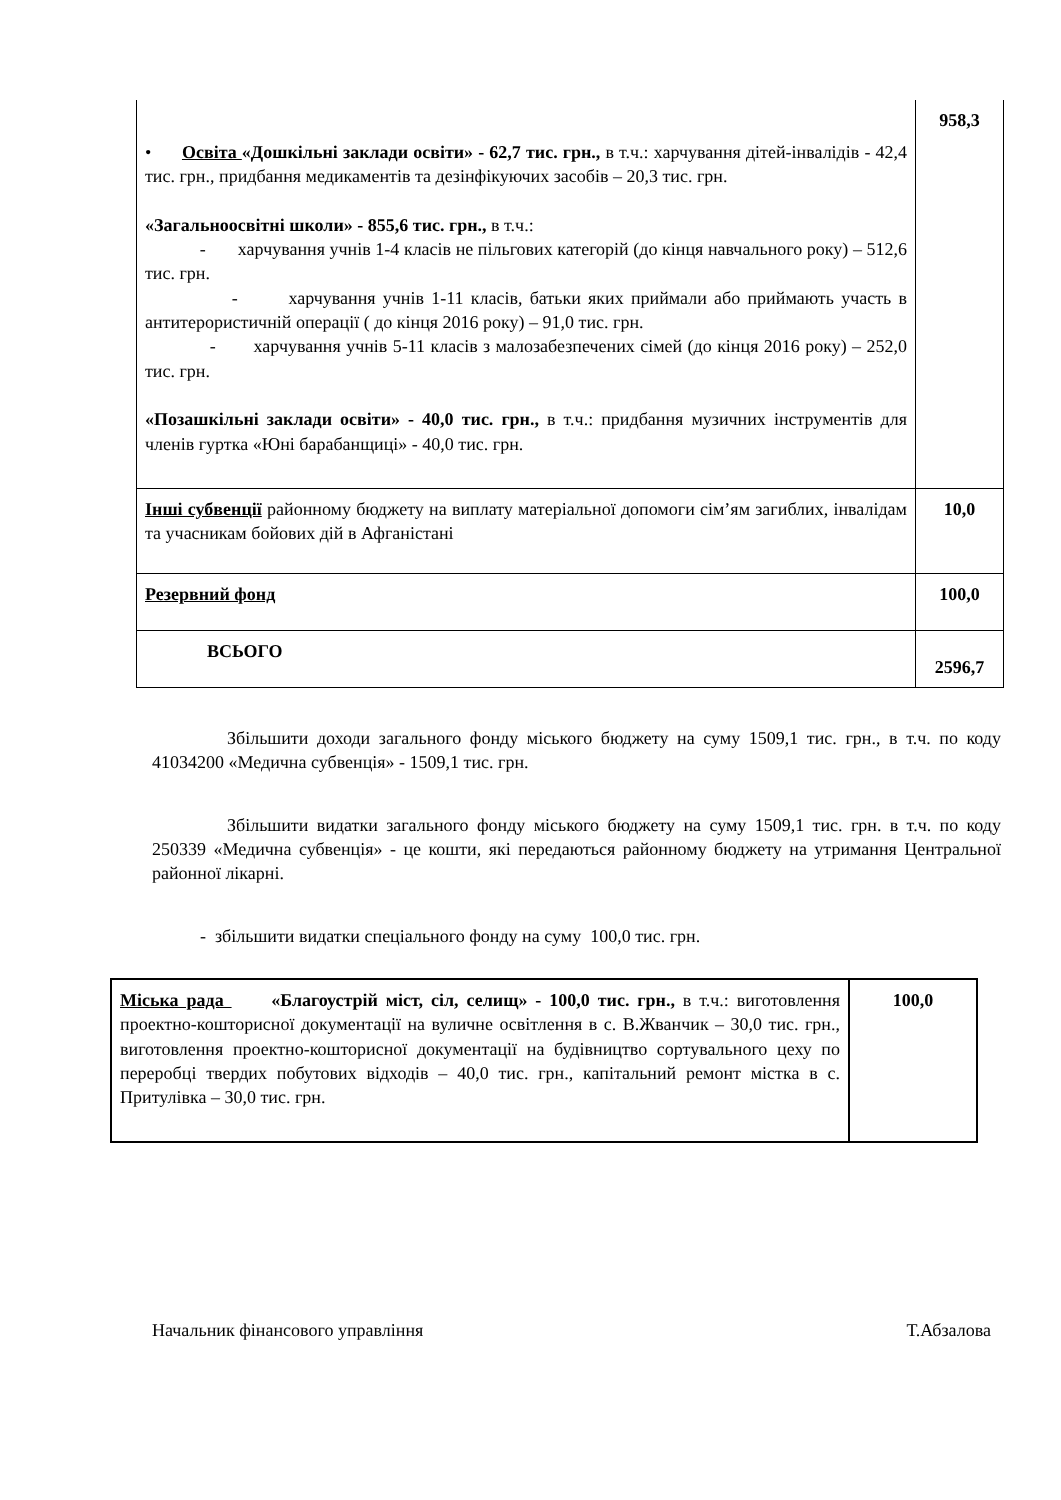| • Освіта «Дошкільні заклади освіти» - 62,7 тис. грн., в т.ч.: харчування дітей-інвалідів - 42,4 тис. грн., придбання медикаментів та дезінфікуючих засобів – 20,3 тис. грн. «Загальноосвітні школи» - 855,6 тис. грн., в т.ч.: - харчування учнів 1-4 класів не пільгових категорій (до кінця навчального року) – 512,6 тис. грн. - харчування учнів 1-11 класів, батьки яких приймали або приймають участь в антитерористичній операції ( до кінця 2016 року) – 91,0 тис. грн. - харчування учнів 5-11 класів з малозабезпечених сімей (до кінця 2016 року) – 252,0 тис. грн. «Позашкільні заклади освіти» - 40,0 тис. грн., в т.ч.: придбання музичних інструментів для членів гуртка «Юні барабанщиці» - 40,0 тис. грн. | 958,3 |
| Інші субвенції районному бюджету на виплату матеріальної допомоги сім’ям загиблих, інвалідам та учасникам бойових дій в Афганістані | 10,0 |
| Резервний фонд | 100,0 |
| ВСЬОГО | 2596,7 |
Збільшити доходи загального фонду міського бюджету на суму 1509,1 тис. грн., в т.ч. по коду 41034200 «Медична субвенція» - 1509,1 тис. грн.
Збільшити видатки загального фонду міського бюджету на суму 1509,1 тис. грн. в т.ч. по коду 250339 «Медична субвенція» - це кошти, які передаються районному бюджету на утримання Центральної районної лікарні.
- збільшити видатки спеціального фонду на суму 100,0 тис. грн.
| Міська рада «Благоустрій міст, сіл, селищ» - 100,0 тис. грн., в т.ч.: виготовлення проектно-кошторисної документації на вуличне освітлення в с. В.Жванчик – 30,0 тис. грн., виготовлення проектно-кошторисної документації на будівництво сортувального цеху по переробці твердих побутових відходів – 40,0 тис. грн., капітальний ремонт містка в с. Притулівка – 30,0 тис. грн. | 100,0 |
Начальник фінансового управління Т.Абзалова